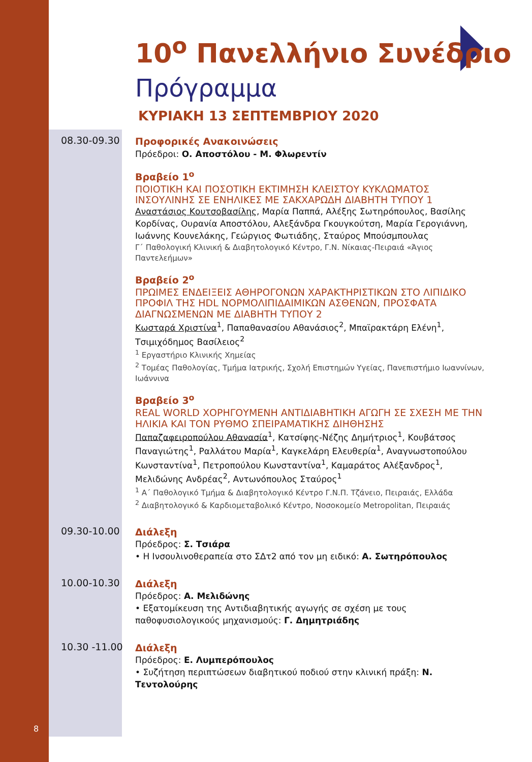10<sup>ο</sup> Πανελλήνιο Συνέδριο
Πρόγραμμα
ΚΥΡΙΑΚΗ 13 ΣΕΠΤΕΜΒΡΙΟΥ 2020
08.30-09.30
Προφορικές Ανακοινώσεις
Πρόεδροι: Ο. Αποστόλου - Μ. Φλωρεντίν
Βραβείο 1<sup>ο</sup>
ΠΟΙΟΤΙΚΗ ΚΑΙ ΠΟΣΟΤΙΚΗ ΕΚΤΙΜΗΣΗ ΚΛΕΙΣΤΟΥ ΚΥΚΛΩΜΑΤΟΣ ΙΝΣΟΥΛΙΝΗΣ ΣΕ ΕΝΗΛΙΚΕΣ ΜΕ ΣΑΚΧΑΡΩΔΗ ΔΙΑΒΗΤΗ ΤΥΠΟΥ 1
Αναστάσιος Κουτσοβασίλης, Μαρία Παππά, Αλέξης Σωτηρόπουλος, Βασίλης Κορδίνας, Ουρανία Αποστόλου, Αλεξάνδρα Γκουγκούτση, Μαρία Γερογιάννη, Ιωάννης Κουνελάκης, Γεώργιος Φωτιάδης, Σταύρος Μπούσμπουλας
Γ΄ Παθολογική Κλινική & Διαβητολογικό Κέντρο, Γ.Ν. Νίκαιας-Πειραιά «Άγιος Παντελεήμων»
Βραβείο 2<sup>ο</sup>
ΠΡΩΙΜΕΣ ΕΝΔΕΙΞΕΙΣ ΑΘΗΡΟΓΟΝΩΝ ΧΑΡΑΚΤΗΡΙΣΤΙΚΩΝ ΣΤΟ ΛΙΠΙΔΙΚΟ ΠΡΟΦΙΛ ΤΗΣ HDL ΝΟΡΜΟΛΙΠΙΔΑΙΜΙΚΩΝ ΑΣΘΕΝΩΝ, ΠΡΟΣΦΑΤΑ ΔΙΑΓΝΩΣΜΕΝΩΝ ΜΕ ΔΙΑΒΗΤΗ ΤΥΠΟΥ 2
Κωσταρά Χριστίνα<sup>1</sup>, Παπαθανασίου Αθανάσιος<sup>2</sup>, Μπαϊρακτάρη Ελένη<sup>1</sup>, Τσιμιχόδημος Βασίλειος<sup>2</sup>
<sup>1</sup> Εργαστήριο Κλινικής Χημείας
<sup>2</sup> Τομέας Παθολογίας, Τμήμα Ιατρικής, Σχολή Επιστημών Υγείας, Πανεπιστήμιο Ιωαννίνων, Ιωάννινα
Βραβείο 3<sup>ο</sup>
REAL WORLD ΧΟΡΗΓΟΥΜΕΝΗ ΑΝΤΙΔΙΑΒΗΤΙΚΗ ΑΓΩΓΗ ΣΕ ΣΧΕΣΗ ΜΕ ΤΗΝ ΗΛΙΚΙΑ ΚΑΙ ΤΟΝ ΡΥΘΜΟ ΣΠΕΙΡΑΜΑΤΙΚΗΣ ΔΙΗΘΗΣΗΣ
Παπαζαφειροπούλου Αθανασία<sup>1</sup>, Κατσίφης-Νέζης Δημήτριος<sup>1</sup>, Κουβάτσος Παναγιώτης<sup>1</sup>, Ραλλάτου Μαρία<sup>1</sup>, Καγκελάρη Ελευθερία<sup>1</sup>, Αναγνωστοπούλου Κωνσταντίνα<sup>1</sup>, Πετροπούλου Κωνσταντίνα<sup>1</sup>, Καμαράτος Αλέξανδρος<sup>1</sup>, Μελιδώνης Ανδρέας<sup>2</sup>, Αντωνόπουλος Σταύρος<sup>1</sup>
<sup>1</sup> Α΄ Παθολογικό Τμήμα & Διαβητολογικό Κέντρο Γ.Ν.Π. Τζάνειο, Πειραιάς, Ελλάδα
<sup>2</sup> Διαβητολογικό & Καρδιομεταβολικό Κέντρο, Νοσοκομείο Metropolitan, Πειραιάς
09.30-10.00
Διάλεξη
Πρόεδρος: Σ. Τσιάρα
• Η Ινσουλινοθεραπεία στο ΣΔτ2 από τον μη ειδικό: Α. Σωτηρόπουλος
10.00-10.30
Διάλεξη
Πρόεδρος: Α. Μελιδώνης
• Εξατομίκευση της Αντιδιαβητικής αγωγής σε σχέση με τους παθοφυσιολογικούς μηχανισμούς: Γ. Δημητριάδης
10.30 -11.00
Διάλεξη
Πρόεδρος: Ε. Λυμπερόπουλος
• Συζήτηση περιπτώσεων διαβητικού ποδιού στην κλινική πράξη: Ν. Τεντολούρης
8